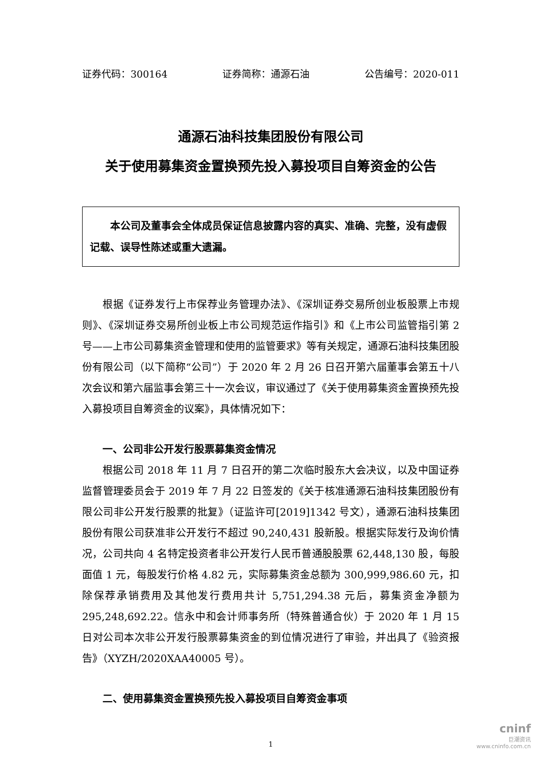证券代码：300164 证券简称：通源石油 公告编号：2020-011
通源石油科技集团股份有限公司
关于使用募集资金置换预先投入募投项目自筹资金的公告
本公司及董事会全体成员保证信息披露内容的真实、准确、完整，没有虚假记载、误导性陈述或重大遗漏。
根据《证券发行上市保荐业务管理办法》、《深圳证券交易所创业板股票上市规则》、《深圳证券交易所创业板上市公司规范运作指引》和《上市公司监管指引第 2 号——上市公司募集资金管理和使用的监管要求》等有关规定，通源石油科技集团股份有限公司（以下简称“公司”）于 2020 年 2 月 26 日召开第六届董事会第五十八次会议和第六届监事会第三十一次会议，审议通过了《关于使用募集资金置换预先投入募投项目自筹资金的议案》，具体情况如下：
一、公司非公开发行股票募集资金情况
根据公司 2018 年 11 月 7 日召开的第二次临时股东大会决议，以及中国证券监督管理委员会于 2019 年 7 月 22 日签发的《关于核准通源石油科技集团股份有限公司非公开发行股票的批复》（证监许可[2019]1342 号文），通源石油科技集团股份有限公司获准非公开发行不超过 90,240,431 股新股。根据实际发行及询价情况，公司共向 4 名特定投资者非公开发行人民币普通股股票 62,448,130 股，每股面值 1 元，每股发行价格 4.82 元，实际募集资金总额为 300,999,986.60 元，扣除保荐承销费用及其他发行费用共计 5,751,294.38 元后，募集资金净额为 295,248,692.22。信永中和会计师事务所（特殊普通合伙）于 2020 年 1 月 15 日对公司本次非公开发行股票募集资金的到位情况进行了审验，并出具了《验资报告》（XYZH/2020XAA40005 号）。
二、使用募集资金置换预先投入募投项目自筹资金事项
1
cninf
巨潮资讯
www.cninfo.com.cn